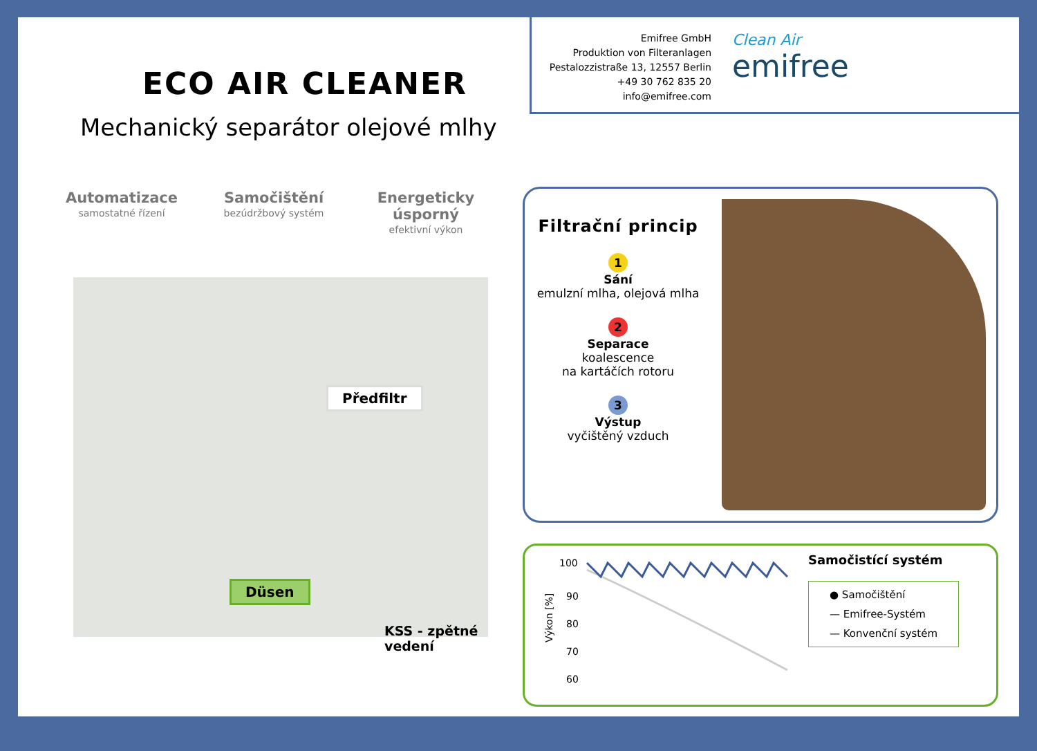ECO AIR CLEANER
Mechanický separátor olejové mlhy
Automatizace
samostatné řízení
Samočištění
bezúdržbový systém
Energeticky úsporný
efektivní výkon
Předfiltr
Düsen
KSS - zpětné vedení
Emifree GmbH
Produktion von Filteranlagen
Pestalozzistraße 13, 12557 Berlin
+49 30 762 835 20
info@emifree.com
Clean Air
emifree
Filtrační princip
1
Sání
emulzní mlha, olejová mlha
2
Separace
koalescence
na kartáčích rotoru
3
Výstup
vyčištěný vzduch
100
90
80
70
60
Výkon [%]
Samočistící systém
● Samočištění
— Emifree-Systém
— Konvenční systém